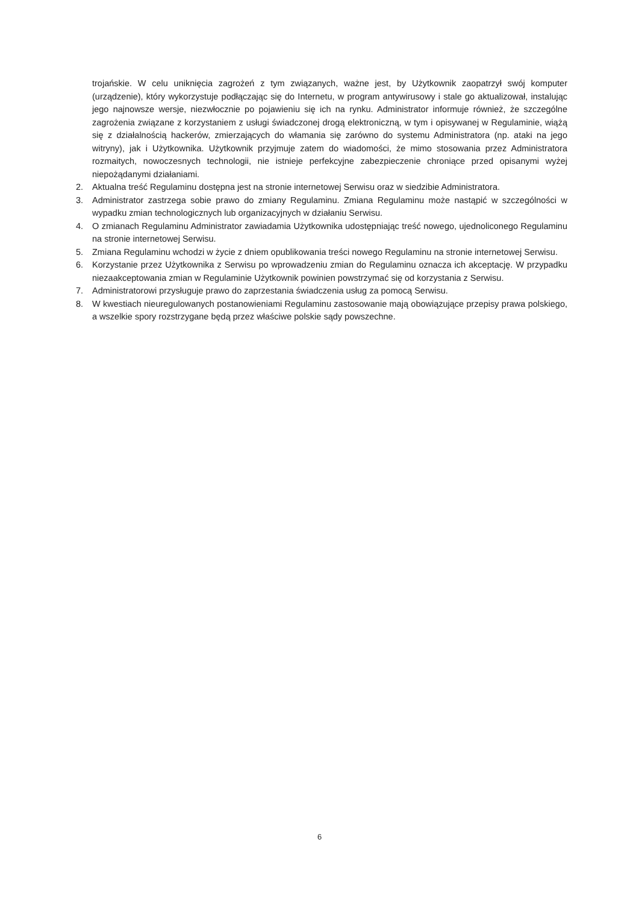trojańskie. W celu uniknięcia zagrożeń z tym związanych, ważne jest, by Użytkownik zaopatrzył swój komputer (urządzenie), który wykorzystuje podłączając się do Internetu, w program antywirusowy i stale go aktualizował, instalując jego najnowsze wersje, niezwłocznie po pojawieniu się ich na rynku. Administrator informuje również, że szczególne zagrożenia związane z korzystaniem z usługi świadczonej drogą elektroniczną, w tym i opisywanej w Regulaminie, wiążą się z działalnością hackerów, zmierzających do włamania się zarówno do systemu Administratora (np. ataki na jego witryny), jak i Użytkownika. Użytkownik przyjmuje zatem do wiadomości, że mimo stosowania przez Administratora rozmaitych, nowoczesnych technologii, nie istnieje perfekcyjne zabezpieczenie chroniące przed opisanymi wyżej niepożądanymi działaniami.
2. Aktualna treść Regulaminu dostępna jest na stronie internetowej Serwisu oraz w siedzibie Administratora.
3. Administrator zastrzega sobie prawo do zmiany Regulaminu. Zmiana Regulaminu może nastąpić w szczególności w wypadku zmian technologicznych lub organizacyjnych w działaniu Serwisu.
4. O zmianach Regulaminu Administrator zawiadamia Użytkownika udostępniając treść nowego, ujednoliconego Regulaminu na stronie internetowej Serwisu.
5. Zmiana Regulaminu wchodzi w życie z dniem opublikowania treści nowego Regulaminu na stronie internetowej Serwisu.
6. Korzystanie przez Użytkownika z Serwisu po wprowadzeniu zmian do Regulaminu oznacza ich akceptację. W przypadku niezaakceptowania zmian w Regulaminie Użytkownik powinien powstrzymać się od korzystania z Serwisu.
7. Administratorowi przysługuje prawo do zaprzestania świadczenia usług za pomocą Serwisu.
8. W kwestiach nieuregulowanych postanowieniami Regulaminu zastosowanie mają obowiązujące przepisy prawa polskiego, a wszelkie spory rozstrzygane będą przez właściwe polskie sądy powszechne.
6